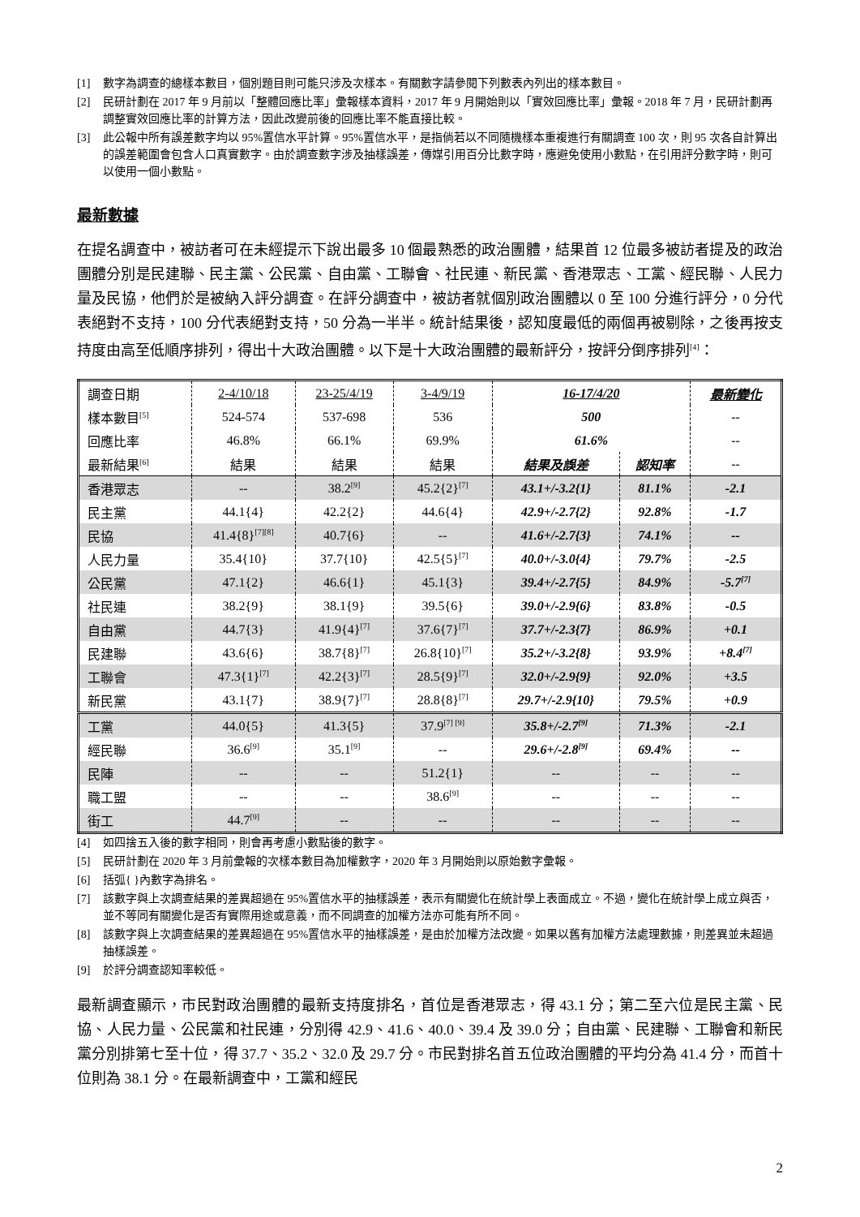[1] 數字為調查的總樣本數目，個別題目則可能只涉及次樣本。有關數字請參閱下列數表內列出的樣本數目。
[2] 民研計劃在 2017 年 9 月前以「整體回應比率」彙報樣本資料，2017 年 9 月開始則以「實效回應比率」彙報。2018 年 7 月，民研計劃再調整實效回應比率的計算方法，因此改變前後的回應比率不能直接比較。
[3] 此公報中所有誤差數字均以 95%置信水平計算。95%置信水平，是指倘若以不同隨機樣本重複進行有關調查 100 次，則 95 次各自計算出的誤差範圍會包含人口真實數字。由於調查數字涉及抽樣誤差，傳媒引用百分比數字時，應避免使用小數點，在引用評分數字時，則可以使用一個小數點。
最新數據
在提名調查中，被訪者可在未經提示下說出最多 10 個最熟悉的政治團體，結果首 12 位最多被訪者提及的政治團體分別是民建聯、民主黨、公民黨、自由黨、工聯會、社民連、新民黨、香港眾志、工黨、經民聯、人民力量及民協，他們於是被納入評分調查。在評分調查中，被訪者就個別政治團體以 0 至 100 分進行評分，0 分代表絕對不支持，100 分代表絕對支持，50 分為一半半。統計結果後，認知度最低的兩個再被剔除，之後再按支持度由高至低順序排列，得出十大政治團體。以下是十大政治團體的最新評分，按評分倒序排列<sup>[4]</sup>：
| 調查日期 | 2-4/10/18 | 23-25/4/19 | 3-4/9/19 | 16-17/4/20 | | 最新變化 |
| 樣本數目<sup>[5]</sup> | 524-574 | 537-698 | 536 | 500 | | -- |
| 回應比率 | 46.8% | 66.1% | 69.9% | 61.6% | | -- |
| 最新結果<sup>[6]</sup> | 結果 | 結果 | 結果 | 結果及誤差 | 認知率 | -- |
| 香港眾志 | -- | 38.2<sup>[9]</sup> | 45.2{2}<sup>[7]</sup> | 43.1+/-3.2{1} | 81.1% | -2.1 |
| 民主黨 | 44.1{4} | 42.2{2} | 44.6{4} | 42.9+/-2.7{2} | 92.8% | -1.7 |
| 民協 | 41.4{8}<sup>[7][8]</sup> | 40.7{6} | -- | 41.6+/-2.7{3} | 74.1% | -- |
| 人民力量 | 35.4{10} | 37.7{10} | 42.5{5}<sup>[7]</sup> | 40.0+/-3.0{4} | 79.7% | -2.5 |
| 公民黨 | 47.1{2} | 46.6{1} | 45.1{3} | 39.4+/-2.7{5} | 84.9% | -5.7<sup>[7]</sup> |
| 社民連 | 38.2{9} | 38.1{9} | 39.5{6} | 39.0+/-2.9{6} | 83.8% | -0.5 |
| 自由黨 | 44.7{3} | 41.9{4}<sup>[7]</sup> | 37.6{7}<sup>[7]</sup> | 37.7+/-2.3{7} | 86.9% | +0.1 |
| 民建聯 | 43.6{6} | 38.7{8}<sup>[7]</sup> | 26.8{10}<sup>[7]</sup> | 35.2+/-3.2{8} | 93.9% | +8.4<sup>[7]</sup> |
| 工聯會 | 47.3{1}<sup>[7]</sup> | 42.2{3}<sup>[7]</sup> | 28.5{9}<sup>[7]</sup> | 32.0+/-2.9{9} | 92.0% | +3.5 |
| 新民黨 | 43.1{7} | 38.9{7}<sup>[7]</sup> | 28.8{8}<sup>[7]</sup> | 29.7+/-2.9{10} | 79.5% | +0.9 |
| 工黨 | 44.0{5} | 41.3{5} | 37.9<sup>[7] [9]</sup> | 35.8+/-2.7<sup>[9]</sup> | 71.3% | -2.1 |
| 經民聯 | 36.6<sup>[9]</sup> | 35.1<sup>[9]</sup> | -- | 29.6+/-2.8<sup>[9]</sup> | 69.4% | -- |
| 民陣 | -- | -- | 51.2{1} | -- | -- | -- |
| 職工盟 | -- | -- | 38.6<sup>[9]</sup> | -- | -- | -- |
| 街工 | 44.7<sup>[9]</sup> | -- | -- | -- | -- | -- |
[4] 如四捨五入後的數字相同，則會再考慮小數點後的數字。
[5] 民研計劃在 2020 年 3 月前彙報的次樣本數目為加權數字，2020 年 3 月開始則以原始數字彙報。
[6] 括弧{ }內數字為排名。
[7] 該數字與上次調查結果的差異超過在 95%置信水平的抽樣誤差，表示有關變化在統計學上表面成立。不過，變化在統計學上成立與否，並不等同有關變化是否有實際用途或意義，而不同調查的加權方法亦可能有所不同。
[8] 該數字與上次調查結果的差異超過在 95%置信水平的抽樣誤差，是由於加權方法改變。如果以舊有加權方法處理數據，則差異並未超過抽樣誤差。
[9] 於評分調查認知率較低。
最新調查顯示，市民對政治團體的最新支持度排名，首位是香港眾志，得 43.1 分；第二至六位是民主黨、民協、人民力量、公民黨和社民連，分別得 42.9、41.6、40.0、39.4 及 39.0 分；自由黨、民建聯、工聯會和新民黨分別排第七至十位，得 37.7、35.2、32.0 及 29.7 分。市民對排名首五位政治團體的平均分為 41.4 分，而首十位則為 38.1 分。在最新調查中，工黨和經民
2